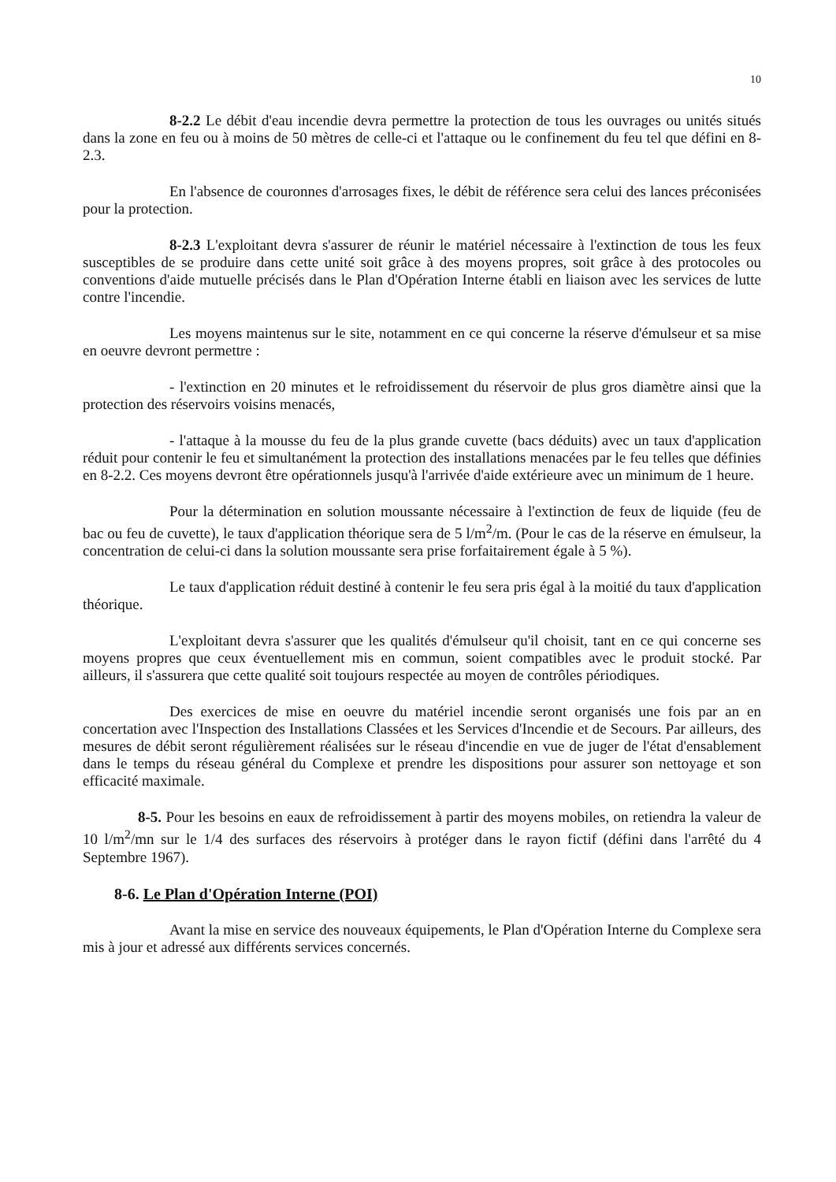10
8-2.2 Le débit d'eau incendie devra permettre la protection de tous les ouvrages ou unités situés dans la zone en feu ou à moins de 50 mètres de celle-ci et l'attaque ou le confinement du feu tel que défini en 8-2.3.
En l'absence de couronnes d'arrosages fixes, le débit de référence sera celui des lances préconisées pour la protection.
8-2.3 L'exploitant devra s'assurer de réunir le matériel nécessaire à l'extinction de tous les feux susceptibles de se produire dans cette unité soit grâce à des moyens propres, soit grâce à des protocoles ou conventions d'aide mutuelle précisés dans le Plan d'Opération Interne établi en liaison avec les services de lutte contre l'incendie.
Les moyens maintenus sur le site, notamment en ce qui concerne la réserve d'émulseur et sa mise en oeuvre devront permettre :
- l'extinction en 20 minutes et le refroidissement du réservoir de plus gros diamètre ainsi que la protection des réservoirs voisins menacés,
- l'attaque à la mousse du feu de la plus grande cuvette (bacs déduits) avec un taux d'application réduit pour contenir le feu et simultanément la protection des installations menacées par le feu telles que définies en 8-2.2. Ces moyens devront être opérationnels jusqu'à l'arrivée d'aide extérieure avec un minimum de 1 heure.
Pour la détermination en solution moussante nécessaire à l'extinction de feux de liquide (feu de bac ou feu de cuvette), le taux d'application théorique sera de 5 l/m<sup>2</sup>/m. (Pour le cas de la réserve en émulseur, la concentration de celui-ci dans la solution moussante sera prise forfaitairement égale à 5 %).
Le taux d'application réduit destiné à contenir le feu sera pris égal à la moitié du taux d'application théorique.
L'exploitant devra s'assurer que les qualités d'émulseur qu'il choisit, tant en ce qui concerne ses moyens propres que ceux éventuellement mis en commun, soient compatibles avec le produit stocké. Par ailleurs, il s'assurera que cette qualité soit toujours respectée au moyen de contrôles périodiques.
Des exercices de mise en oeuvre du matériel incendie seront organisés une fois par an en concertation avec l'Inspection des Installations Classées et les Services d'Incendie et de Secours. Par ailleurs, des mesures de débit seront régulièrement réalisées sur le réseau d'incendie en vue de juger de l'état d'ensablement dans le temps du réseau général du Complexe et prendre les dispositions pour assurer son nettoyage et son efficacité maximale.
8-5. Pour les besoins en eaux de refroidissement à partir des moyens mobiles, on retiendra la valeur de 10 l/m<sup>2</sup>/mn sur le 1/4 des surfaces des réservoirs à protéger dans le rayon fictif (défini dans l'arrêté du 4 Septembre 1967).
8-6. Le Plan d'Opération Interne (POI)
Avant la mise en service des nouveaux équipements, le Plan d'Opération Interne du Complexe sera mis à jour et adressé aux différents services concernés.